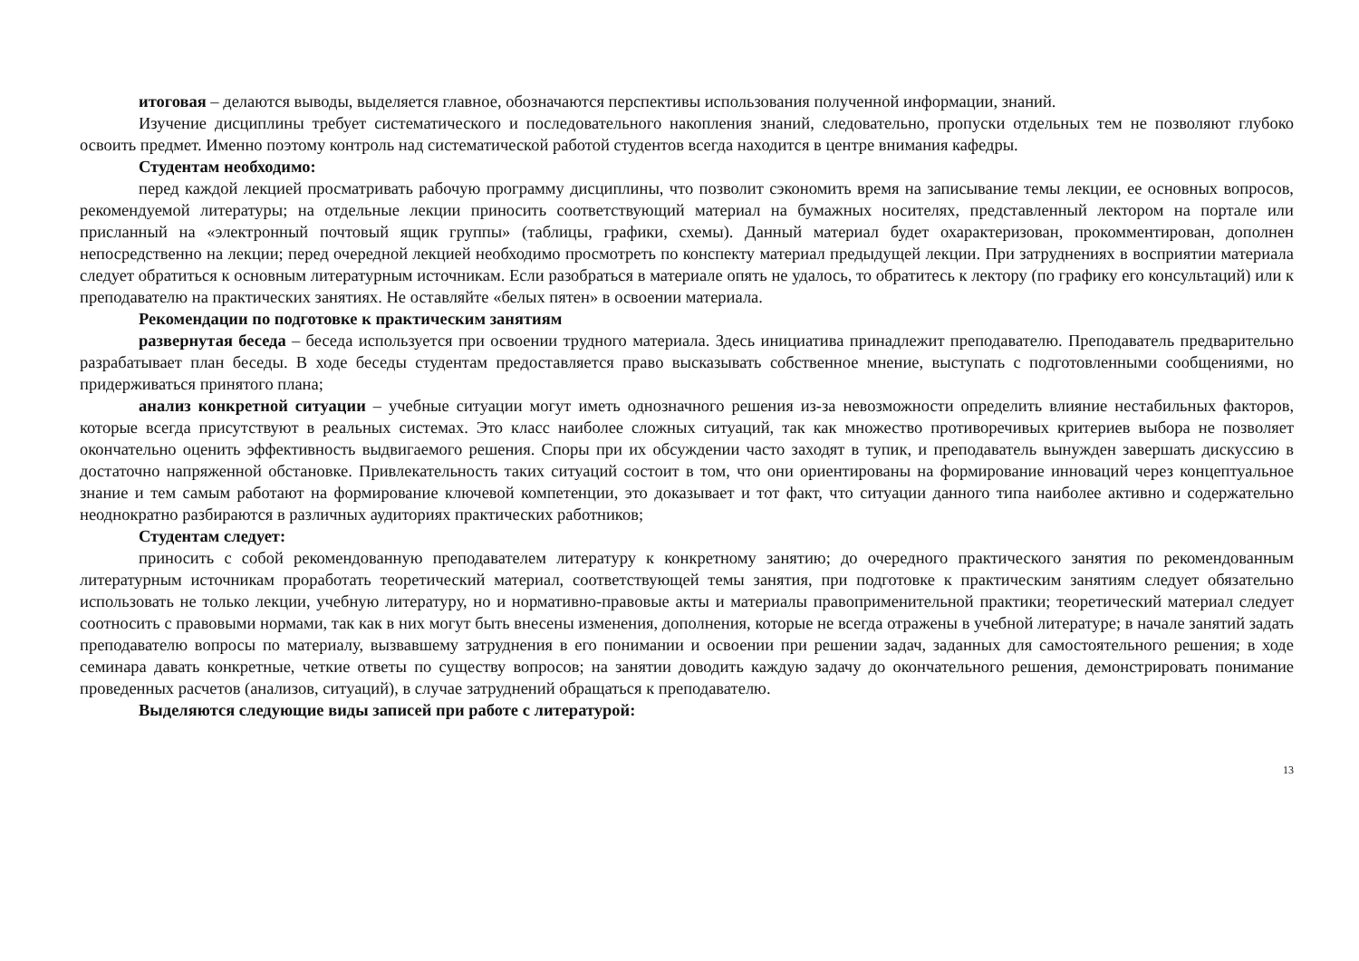итоговая – делаются выводы, выделяется главное, обозначаются перспективы использования полученной информации, знаний.
Изучение дисциплины требует систематического и последовательного накопления знаний, следовательно, пропуски отдельных тем не позволяют глубоко освоить предмет. Именно поэтому контроль над систематической работой студентов всегда находится в центре внимания кафедры.
Студентам необходимо:
перед каждой лекцией просматривать рабочую программу дисциплины, что позволит сэкономить время на записывание темы лекции, ее основных вопросов, рекомендуемой литературы; на отдельные лекции приносить соответствующий материал на бумажных носителях, представленный лектором на портале или присланный на «электронный почтовый ящик группы» (таблицы, графики, схемы). Данный материал будет охарактеризован, прокомментирован, дополнен непосредственно на лекции; перед очередной лекцией необходимо просмотреть по конспекту материал предыдущей лекции. При затруднениях в восприятии материала следует обратиться к основным литературным источникам. Если разобраться в материале опять не удалось, то обратитесь к лектору (по графику его консультаций) или к преподавателю на практических занятиях. Не оставляйте «белых пятен» в освоении материала.
Рекомендации по подготовке к практическим занятиям
развернутая беседа – беседа используется при освоении трудного материала. Здесь инициатива принадлежит преподавателю. Преподаватель предварительно разрабатывает план беседы. В ходе беседы студентам предоставляется право высказывать собственное мнение, выступать с подготовленными сообщениями, но придерживаться принятого плана;
анализ конкретной ситуации – учебные ситуации могут иметь однозначного решения из-за невозможности определить влияние нестабильных факторов, которые всегда присутствуют в реальных системах. Это класс наиболее сложных ситуаций, так как множество противоречивых критериев выбора не позволяет окончательно оценить эффективность выдвигаемого решения. Споры при их обсуждении часто заходят в тупик, и преподаватель вынужден завершать дискуссию в достаточно напряженной обстановке. Привлекательность таких ситуаций состоит в том, что они ориентированы на формирование инноваций через концептуальное знание и тем самым работают на формирование ключевой компетенции, это доказывает и тот факт, что ситуации данного типа наиболее активно и содержательно неоднократно разбираются в различных аудиториях практических работников;
Студентам следует:
приносить с собой рекомендованную преподавателем литературу к конкретному занятию; до очередного практического занятия по рекомендованным литературным источникам проработать теоретический материал, соответствующей темы занятия, при подготовке к практическим занятиям следует обязательно использовать не только лекции, учебную литературу, но и нормативно-правовые акты и материалы правоприменительной практики; теоретический материал следует соотносить с правовыми нормами, так как в них могут быть внесены изменения, дополнения, которые не всегда отражены в учебной литературе; в начале занятий задать преподавателю вопросы по материалу, вызвавшему затруднения в его понимании и освоении при решении задач, заданных для самостоятельного решения; в ходе семинара давать конкретные, четкие ответы по существу вопросов; на занятии доводить каждую задачу до окончательного решения, демонстрировать понимание проведенных расчетов (анализов, ситуаций), в случае затруднений обращаться к преподавателю.
Выделяются следующие виды записей при работе с литературой:
13